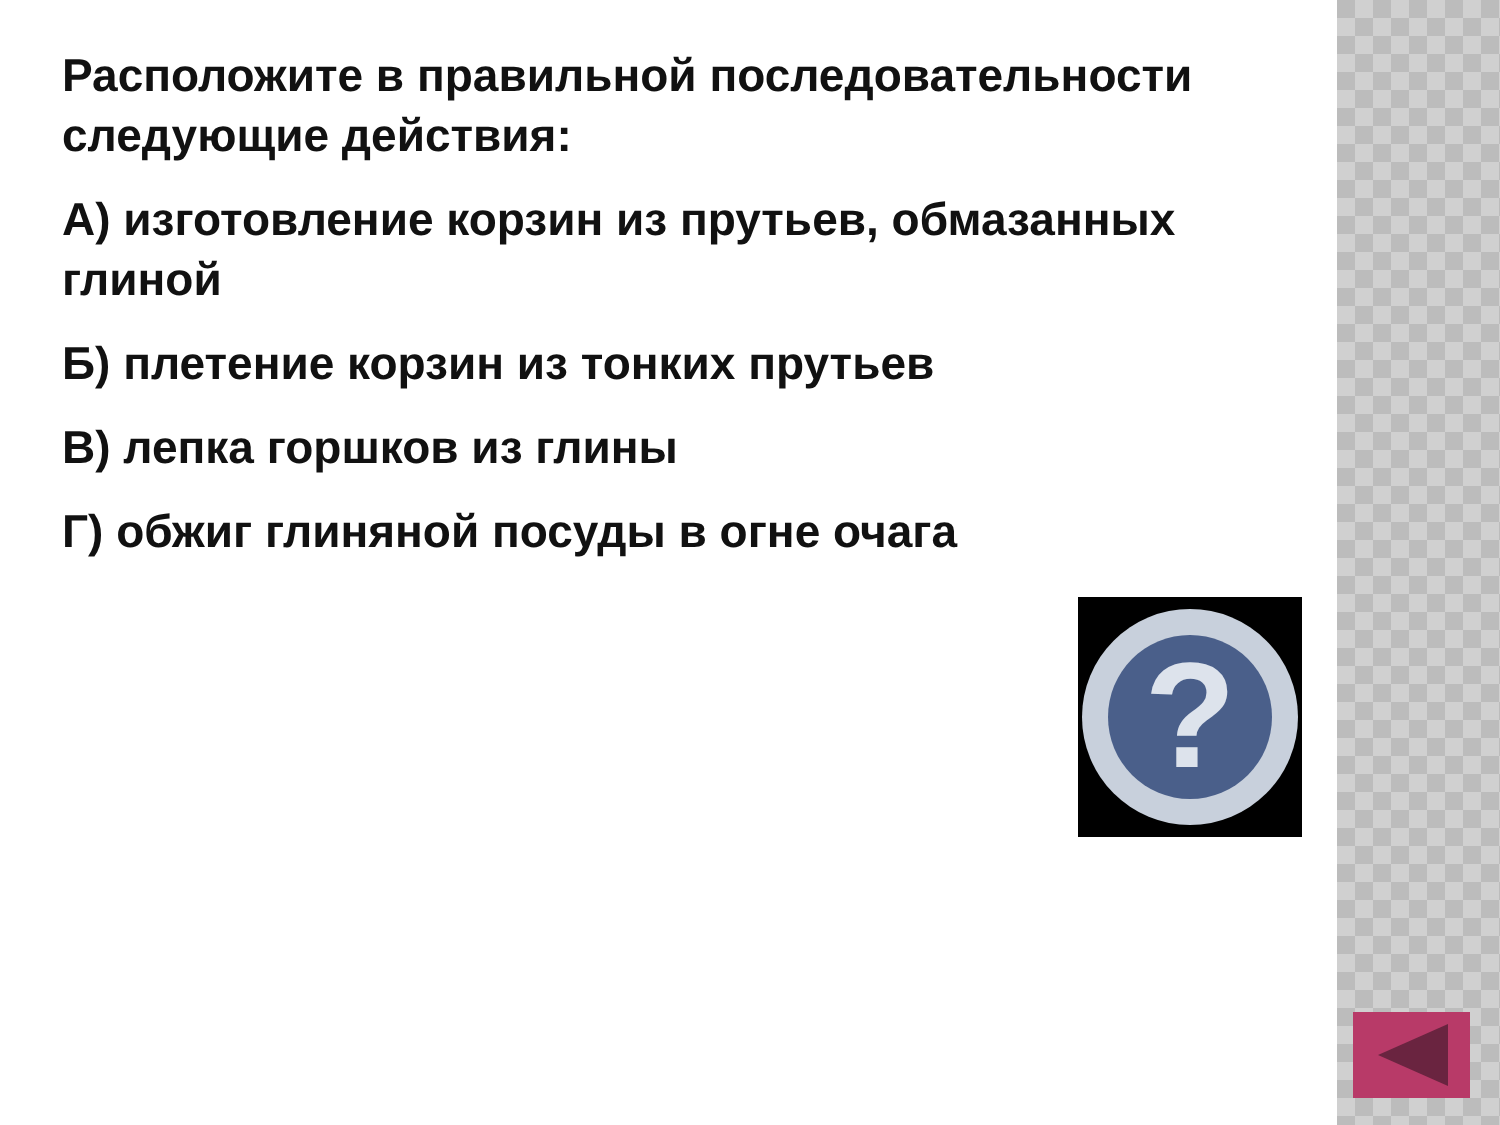Расположите в правильной последовательности следующие действия:
А) изготовление корзин из прутьев, обмазанных глиной
Б) плетение корзин из тонких прутьев
В) лепка горшков из глины
Г) обжиг глиняной посуды в огне очага
?